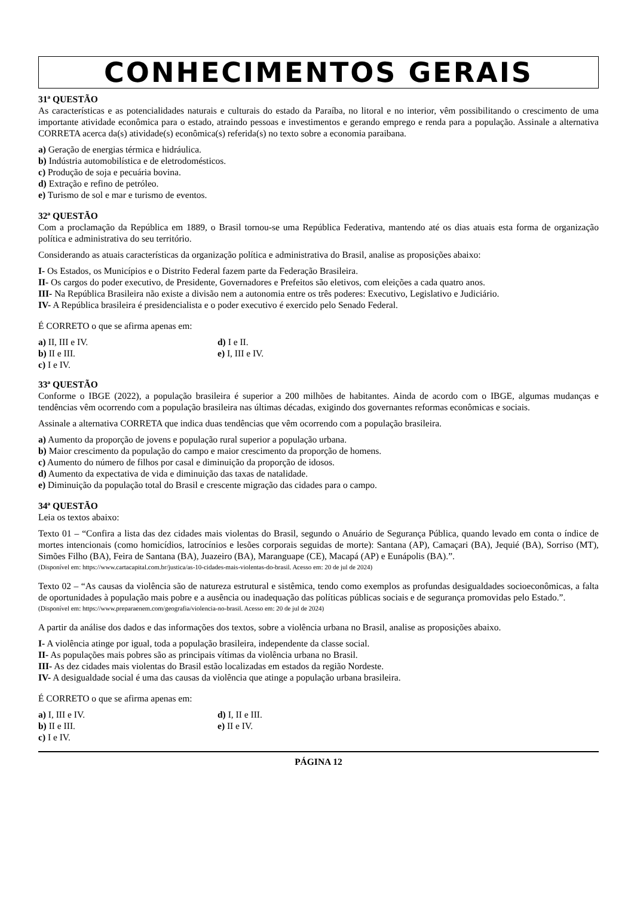CONHECIMENTOS GERAIS
31ª QUESTÃO
As características e as potencialidades naturais e culturais do estado da Paraíba, no litoral e no interior, vêm possibilitando o crescimento de uma importante atividade econômica para o estado, atraindo pessoas e investimentos e gerando emprego e renda para a população. Assinale a alternativa CORRETA acerca da(s) atividade(s) econômica(s) referida(s) no texto sobre a economia paraibana.
a) Geração de energias térmica e hidráulica.
b) Indústria automobilística e de eletrodomésticos.
c) Produção de soja e pecuária bovina.
d) Extração e refino de petróleo.
e) Turismo de sol e mar e turismo de eventos.
32ª QUESTÃO
Com a proclamação da República em 1889, o Brasil tornou-se uma República Federativa, mantendo até os dias atuais esta forma de organização política e administrativa do seu território.
Considerando as atuais características da organização política e administrativa do Brasil, analise as proposições abaixo:
I- Os Estados, os Municípios e o Distrito Federal fazem parte da Federação Brasileira.
II- Os cargos do poder executivo, de Presidente, Governadores e Prefeitos são eletivos, com eleições a cada quatro anos.
III- Na República Brasileira não existe a divisão nem a autonomia entre os três poderes: Executivo, Legislativo e Judiciário.
IV- A República brasileira é presidencialista e o poder executivo é exercido pelo Senado Federal.
É CORRETO o que se afirma apenas em:
a) II, III e IV.
b) II e III.
c) I e IV.
d) I e II.
e) I, III e IV.
33ª QUESTÃO
Conforme o IBGE (2022), a população brasileira é superior a 200 milhões de habitantes. Ainda de acordo com o IBGE, algumas mudanças e tendências vêm ocorrendo com a população brasileira nas últimas décadas, exigindo dos governantes reformas econômicas e sociais.
Assinale a alternativa CORRETA que indica duas tendências que vêm ocorrendo com a população brasileira.
a) Aumento da proporção de jovens e população rural superior a população urbana.
b) Maior crescimento da população do campo e maior crescimento da proporção de homens.
c) Aumento do número de filhos por casal e diminuição da proporção de idosos.
d) Aumento da expectativa de vida e diminuição das taxas de natalidade.
e) Diminuição da população total do Brasil e crescente migração das cidades para o campo.
34ª QUESTÃO
Leia os textos abaixo:
Texto 01 – “Confira a lista das dez cidades mais violentas do Brasil, segundo o Anuário de Segurança Pública, quando levado em conta o índice de mortes intencionais (como homicídios, latrocínios e lesões corporais seguidas de morte): Santana (AP), Camaçari (BA), Jequié (BA), Sorriso (MT), Simões Filho (BA), Feira de Santana (BA), Juazeiro (BA), Maranguape (CE), Macapá (AP) e Eunápolis (BA).”.
(Disponível em: https://www.cartacapital.com.br/justica/as-10-cidades-mais-violentas-do-brasil. Acesso em: 20 de jul de 2024)
Texto 02 – “As causas da violência são de natureza estrutural e sistêmica, tendo como exemplos as profundas desigualdades socioeconômicas, a falta de oportunidades à população mais pobre e a ausência ou inadequação das políticas públicas sociais e de segurança promovidas pelo Estado.”.
(Disponível em: https://www.preparaenem.com/geografia/violencia-no-brasil. Acesso em: 20 de jul de 2024)
A partir da análise dos dados e das informações dos textos, sobre a violência urbana no Brasil, analise as proposições abaixo.
I- A violência atinge por igual, toda a população brasileira, independente da classe social.
II- As populações mais pobres são as principais vítimas da violência urbana no Brasil.
III- As dez cidades mais violentas do Brasil estão localizadas em estados da região Nordeste.
IV- A desigualdade social é uma das causas da violência que atinge a população urbana brasileira.
É CORRETO o que se afirma apenas em:
a) I, III e IV.
b) II e III.
c) I e IV.
d) I, II e III.
e) II e IV.
PÁGINA 12